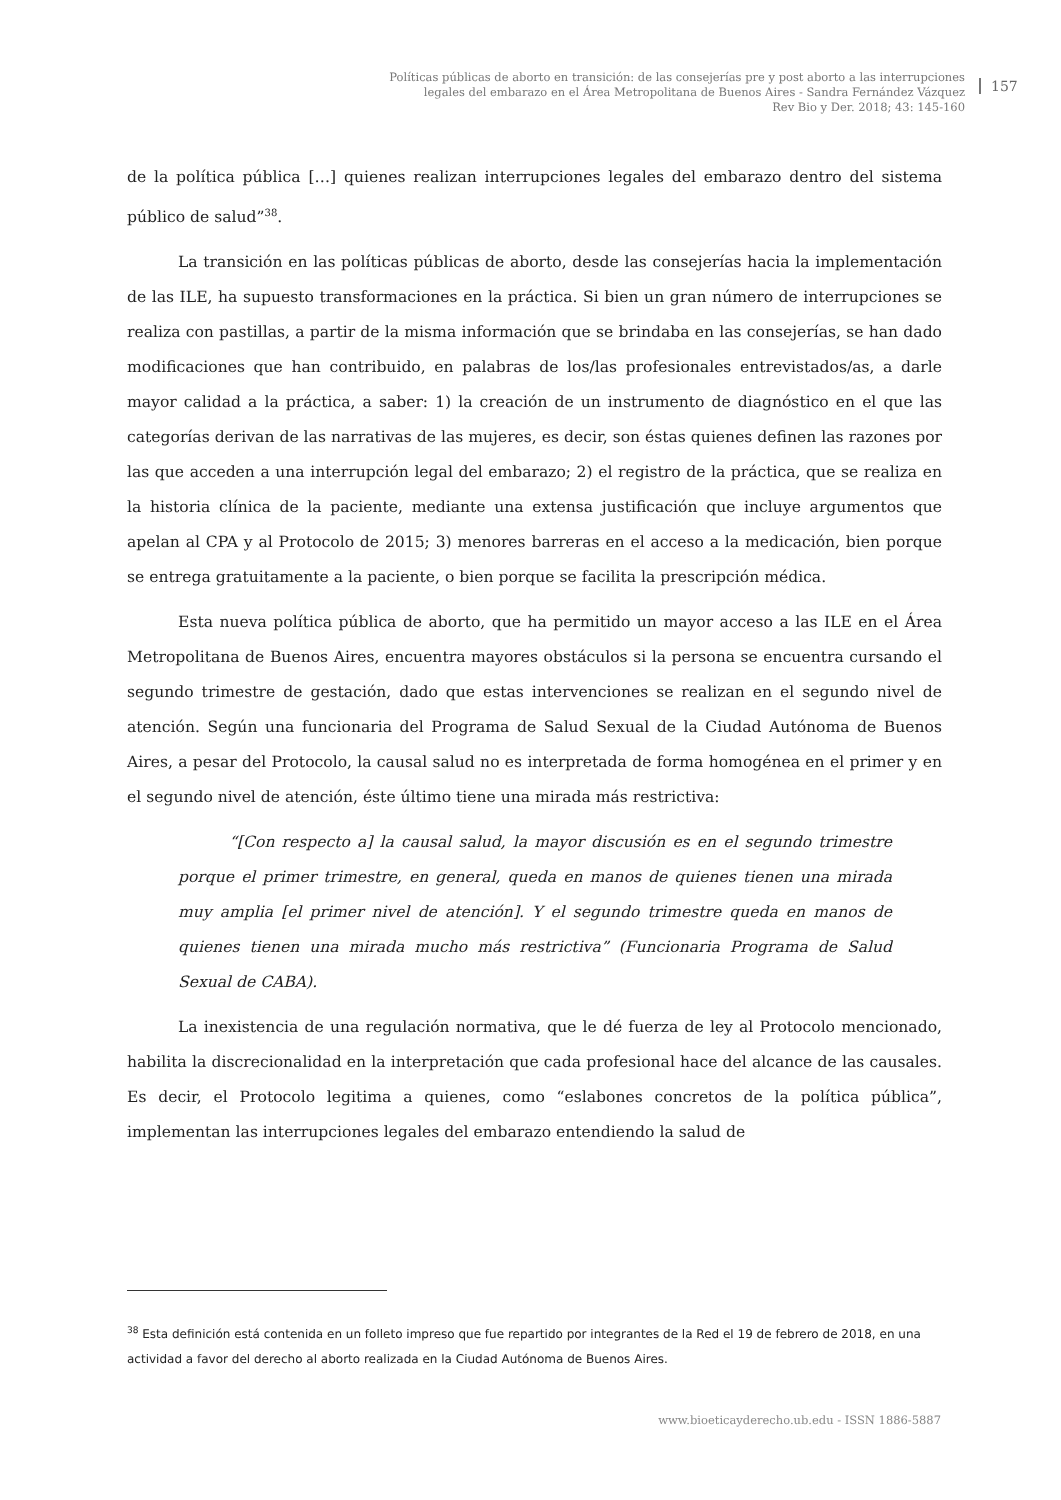Políticas públicas de aborto en transición: de las consejerías pre y post aborto a las interrupciones
legales del embarazo en el Área Metropolitana de Buenos Aires - Sandra Fernández Vázquez
Rev Bio y Der. 2018; 43: 145-160
157
de la política pública […] quienes realizan interrupciones legales del embarazo dentro del sistema público de salud”<sup>38</sup>.
La transición en las políticas públicas de aborto, desde las consejerías hacia la implementación de las ILE, ha supuesto transformaciones en la práctica. Si bien un gran número de interrupciones se realiza con pastillas, a partir de la misma información que se brindaba en las consejerías, se han dado modificaciones que han contribuido, en palabras de los/las profesionales entrevistados/as, a darle mayor calidad a la práctica, a saber: 1) la creación de un instrumento de diagnóstico en el que las categorías derivan de las narrativas de las mujeres, es decir, son éstas quienes definen las razones por las que acceden a una interrupción legal del embarazo; 2) el registro de la práctica, que se realiza en la historia clínica de la paciente, mediante una extensa justificación que incluye argumentos que apelan al CPA y al Protocolo de 2015; 3) menores barreras en el acceso a la medicación, bien porque se entrega gratuitamente a la paciente, o bien porque se facilita la prescripción médica.
Esta nueva política pública de aborto, que ha permitido un mayor acceso a las ILE en el Área Metropolitana de Buenos Aires, encuentra mayores obstáculos si la persona se encuentra cursando el segundo trimestre de gestación, dado que estas intervenciones se realizan en el segundo nivel de atención. Según una funcionaria del Programa de Salud Sexual de la Ciudad Autónoma de Buenos Aires, a pesar del Protocolo, la causal salud no es interpretada de forma homogénea en el primer y en el segundo nivel de atención, éste último tiene una mirada más restrictiva:
“[Con respecto a] la causal salud, la mayor discusión es en el segundo trimestre porque el primer trimestre, en general, queda en manos de quienes tienen una mirada muy amplia [el primer nivel de atención]. Y el segundo trimestre queda en manos de quienes tienen una mirada mucho más restrictiva” (Funcionaria Programa de Salud Sexual de CABA).
La inexistencia de una regulación normativa, que le dé fuerza de ley al Protocolo mencionado, habilita la discrecionalidad en la interpretación que cada profesional hace del alcance de las causales. Es decir, el Protocolo legitima a quienes, como “eslabones concretos de la política pública”, implementan las interrupciones legales del embarazo entendiendo la salud de
<sup>38</sup> Esta definición está contenida en un folleto impreso que fue repartido por integrantes de la Red el 19 de febrero de 2018, en una actividad a favor del derecho al aborto realizada en la Ciudad Autónoma de Buenos Aires.
www.bioeticayderecho.ub.edu - ISSN 1886-5887